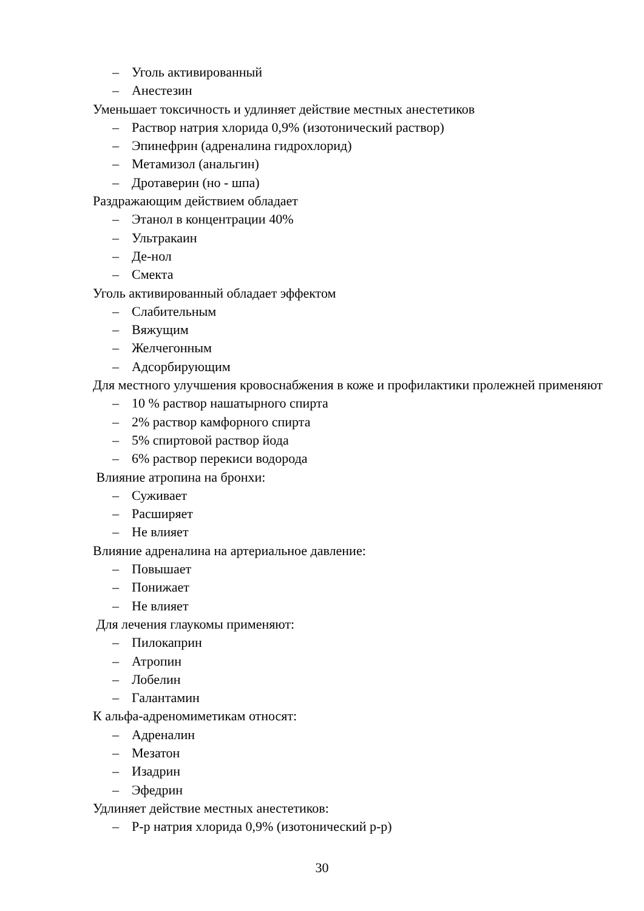– Уголь активированный
– Анестезин
Уменьшает токсичность и удлиняет действие местных анестетиков
– Раствор натрия хлорида 0,9% (изотонический раствор)
– Эпинефрин (адреналина гидрохлорид)
– Метамизол (анальгин)
– Дротаверин (но - шпа)
Раздражающим действием обладает
– Этанол в концентрации 40%
– Ультракаин
– Де-нол
– Смекта
Уголь активированный обладает эффектом
– Слабительным
– Вяжущим
– Желчегонным
– Адсорбирующим
Для местного улучшения кровоснабжения в коже и профилактики пролежней применяют
– 10 % раствор нашатырного спирта
– 2% раствор камфорного спирта
– 5% спиртовой раствор йода
– 6% раствор перекиси водорода
Влияние атропина на бронхи:
– Суживает
– Расширяет
– Не влияет
Влияние адреналина на артериальное давление:
– Повышает
– Понижает
– Не влияет
Для лечения глаукомы применяют:
– Пилокаприн
– Атропин
– Лобелин
– Галантамин
К альфа-адреномиметикам относят:
– Адреналин
– Мезатон
– Изадрин
– Эфедрин
Удлиняет действие местных анестетиков:
– Р-р натрия хлорида 0,9% (изотонический р-р)
30